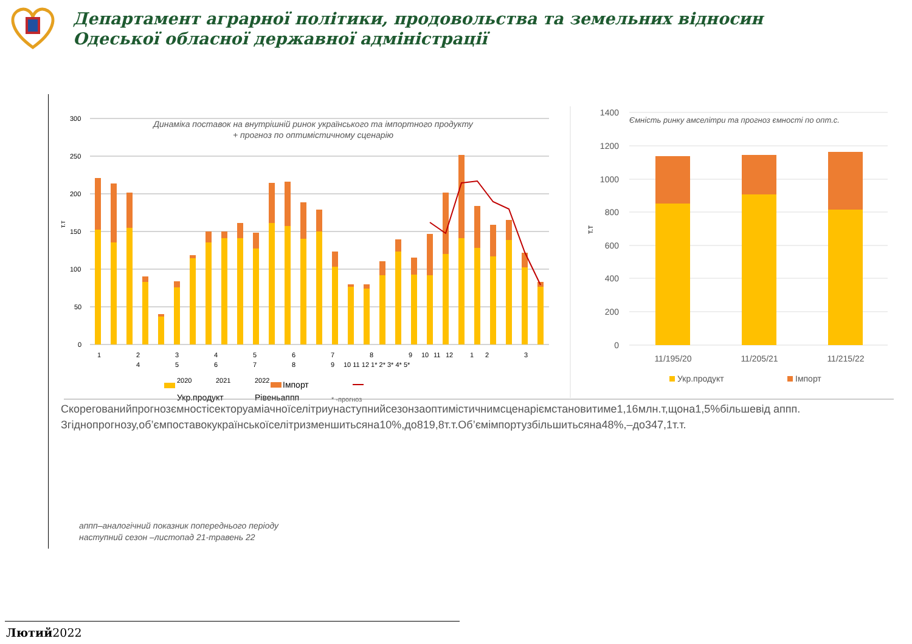Департамент аграрної політики, продовольства та земельних відносин
Одеської обласної державної адміністрації
300
250
200
150
100
50
0
т.т
Динаміка поставок на внутрішній ринок українського та імпортного продукту
+ прогноз по оптимістичному сценарію
1
2
3
4
5
6
7
8
9
10
11
12
1
2
3
4
5
6
7
8
9
10 11 12 1* 2* 3* 4* 5*
2020
2021
2022
Імпорт
Укр.продукт
Рівеньаппп
* -прогноз
1400
1200
1000
800
600
400
200
0
т.т
Ємність ринку амселітри та прогноз ємності по опт.с.
11/195/20
11/205/21
11/215/22
Укр.продукт
Імпорт
Скорегованийпрогнозємностісекторуаміачноїселітриунаступнийсезонзаоптимістичнимсценаріємстановитиме1,16млн.т,щона1,5%більшевід аппп.
Згіднопрогнозу,об’ємпоставокукраїнськоїселітризменшитьсяна10%,до819,8т.т.Об’ємімпортузбільшитьсяна48%,–до347,1т.т.
аппп–аналогічний показник попереднього періоду
наступний сезон –листопад 21-травень 22
Лютий2022